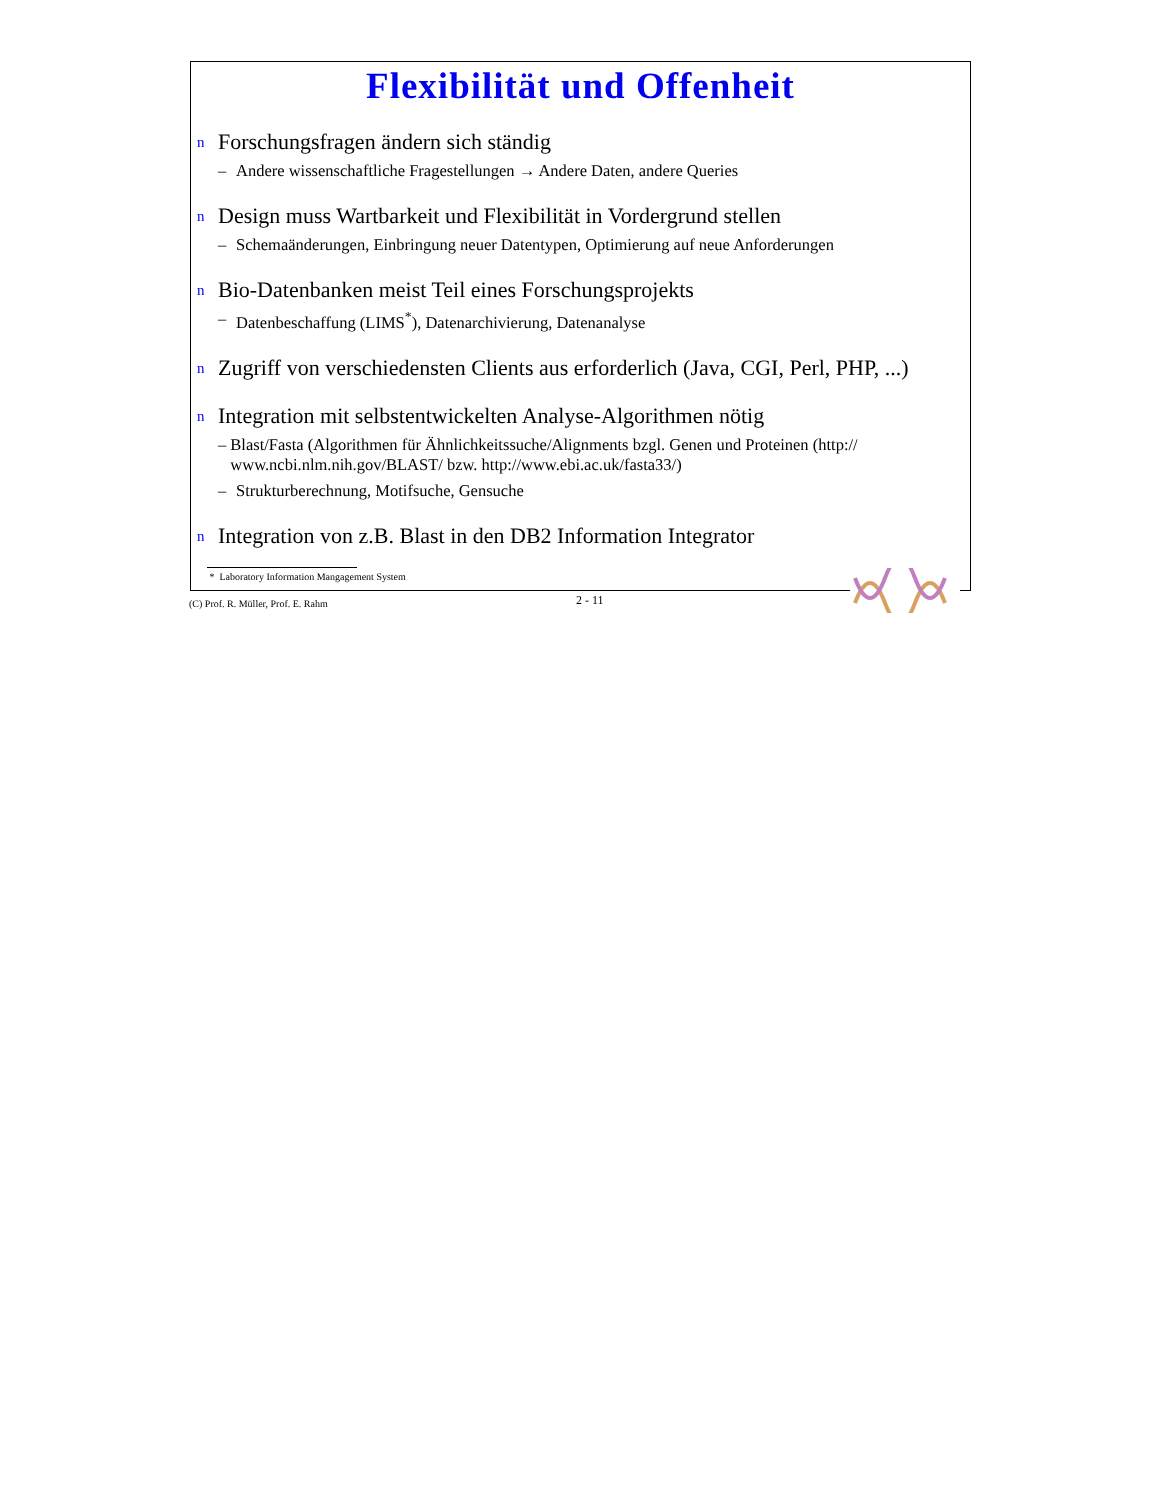Flexibilität und Offenheit
n Forschungsfragen ändern sich ständig
– Andere wissenschaftliche Fragestellungen → Andere Daten, andere Queries
n Design muss Wartbarkeit und Flexibilität in Vordergrund stellen
– Schemaänderungen, Einbringung neuer Datentypen, Optimierung auf neue Anforderungen
n Bio-Datenbanken meist Teil eines Forschungsprojekts
– Datenbeschaffung (LIMS<sup>*</sup>), Datenarchivierung, Datenanalyse
n Zugriff von verschiedensten Clients aus erforderlich (Java, CGI, Perl, PHP, ...)
n Integration mit selbstentwickelten Analyse-Algorithmen nötig
– Blast/Fasta (Algorithmen für Ähnlichkeitssuche/Alignments bzgl. Genen und Proteinen (http:// www.ncbi.nlm.nih.gov/BLAST/ bzw. http://www.ebi.ac.uk/fasta33/)
– Strukturberechnung, Motifsuche, Gensuche
n Integration von z.B. Blast in den DB2 Information Integrator
* Laboratory Information Mangagement System
(C) Prof. R. Müller, Prof. E. Rahm 2 - 11